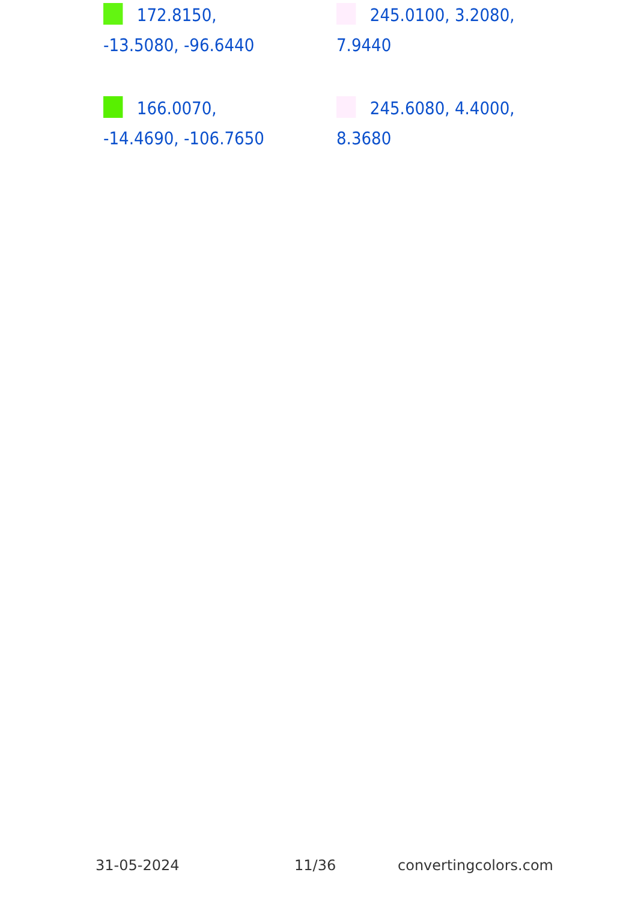172.8150,
-13.5080, -96.6440
245.0100, 3.2080,
7.9440
166.0070,
-14.4690, -106.7650
245.6080, 4.4000,
8.3680
31-05-2024 11/36 convertingcolors.com